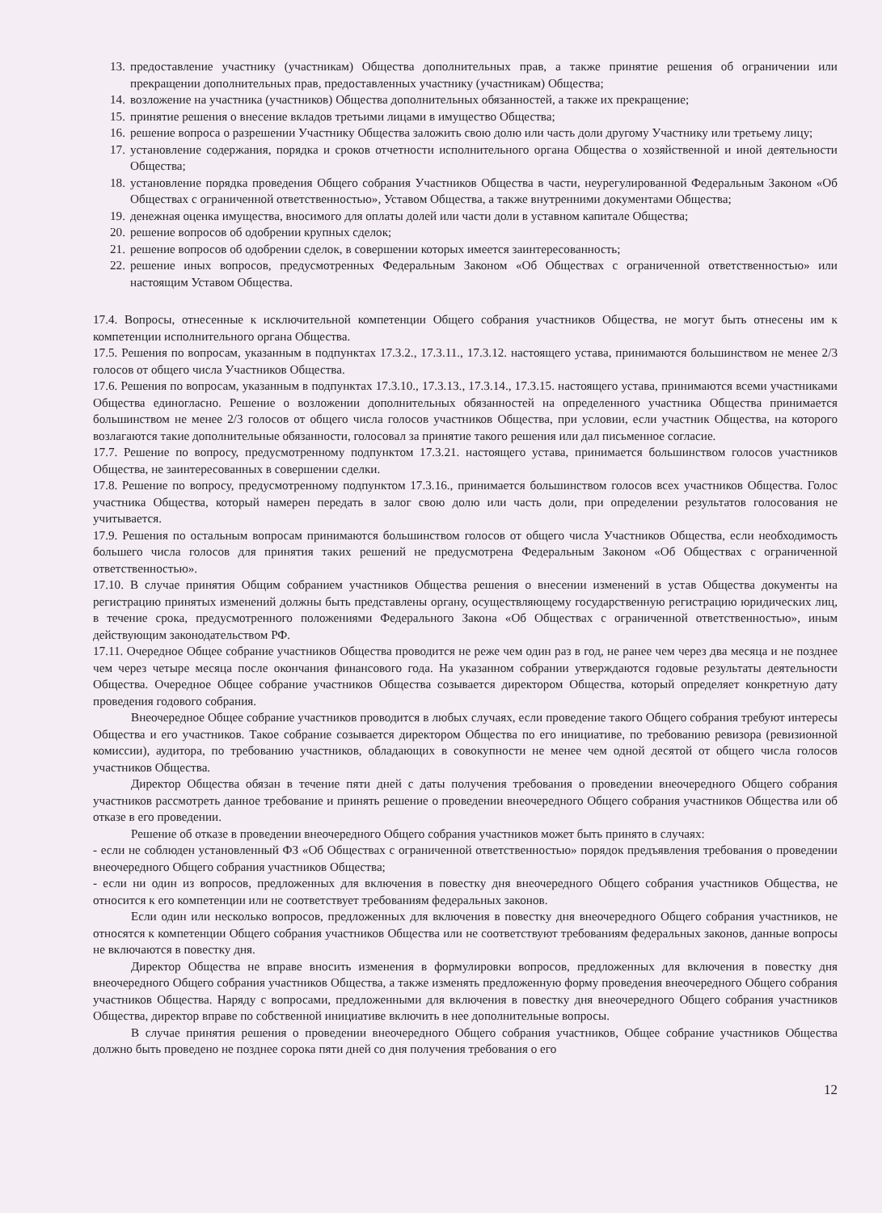13. предоставление участнику (участникам) Общества дополнительных прав, а также принятие решения об ограничении или прекращении дополнительных прав, предоставленных участнику (участникам) Общества;
14. возложение на участника (участников) Общества дополнительных обязанностей, а также их прекращение;
15. принятие решения о внесение вкладов третьими лицами в имущество Общества;
16. решение вопроса о разрешении Участнику Общества заложить свою долю или часть доли другому Участнику или третьему лицу;
17. установление содержания, порядка и сроков отчетности исполнительного органа Общества о хозяйственной и иной деятельности Общества;
18. установление порядка проведения Общего собрания Участников Общества в части, неурегулированной Федеральным Законом «Об Обществах с ограниченной ответственностью», Уставом Общества, а также внутренними документами Общества;
19. денежная оценка имущества, вносимого для оплаты долей или части доли в уставном капитале Общества;
20. решение вопросов об одобрении крупных сделок;
21. решение вопросов об одобрении сделок, в совершении которых имеется заинтересованность;
22. решение иных вопросов, предусмотренных Федеральным Законом «Об Обществах с ограниченной ответственностью» или настоящим Уставом Общества.
17.4. Вопросы, отнесенные к исключительной компетенции Общего собрания участников Общества, не могут быть отнесены им к компетенции исполнительного органа Общества.
17.5. Решения по вопросам, указанным в подпунктах 17.3.2., 17.3.11., 17.3.12. настоящего устава, принимаются большинством не менее 2/3 голосов от общего числа Участников Общества.
17.6. Решения по вопросам, указанным в подпунктах 17.3.10., 17.3.13., 17.3.14., 17.3.15. настоящего устава, принимаются всеми участниками Общества единогласно. Решение о возложении дополнительных обязанностей на определенного участника Общества принимается большинством не менее 2/3 голосов от общего числа голосов участников Общества, при условии, если участник Общества, на которого возлагаются такие дополнительные обязанности, голосовал за принятие такого решения или дал письменное согласие.
17.7. Решение по вопросу, предусмотренному подпунктом 17.3.21. настоящего устава, принимается большинством голосов участников Общества, не заинтересованных в совершении сделки.
17.8. Решение по вопросу, предусмотренному подпунктом 17.3.16., принимается большинством голосов всех участников Общества. Голос участника Общества, который намерен передать в залог свою долю или часть доли, при определении результатов голосования не учитывается.
17.9. Решения по остальным вопросам принимаются большинством голосов от общего числа Участников Общества, если необходимость большего числа голосов для принятия таких решений не предусмотрена Федеральным Законом «Об Обществах с ограниченной ответственностью».
17.10. В случае принятия Общим собранием участников Общества решения о внесении изменений в устав Общества документы на регистрацию принятых изменений должны быть представлены органу, осуществляющему государственную регистрацию юридических лиц, в течение срока, предусмотренного положениями Федерального Закона «Об Обществах с ограниченной ответственностью», иным действующим законодательством РФ.
17.11. Очередное Общее собрание участников Общества проводится не реже чем один раз в год, не ранее чем через два месяца и не позднее чем через четыре месяца после окончания финансового года. На указанном собрании утверждаются годовые результаты деятельности Общества. Очередное Общее собрание участников Общества созывается директором Общества, который определяет конкретную дату проведения годового собрания.
Внеочередное Общее собрание участников проводится в любых случаях, если проведение такого Общего собрания требуют интересы Общества и его участников. Такое собрание созывается директором Общества по его инициативе, по требованию ревизора (ревизионной комиссии), аудитора, по требованию участников, обладающих в совокупности не менее чем одной десятой от общего числа голосов участников Общества.
Директор Общества обязан в течение пяти дней с даты получения требования о проведении внеочередного Общего собрания участников рассмотреть данное требование и принять решение о проведении внеочередного Общего собрания участников Общества или об отказе в его проведении.
Решение об отказе в проведении внеочередного Общего собрания участников может быть принято в случаях:
- если не соблюден установленный ФЗ «Об Обществах с ограниченной ответственностью» порядок предъявления требования о проведении внеочередного Общего собрания участников Общества;
- если ни один из вопросов, предложенных для включения в повестку дня внеочередного Общего собрания участников Общества, не относится к его компетенции или не соответствует требованиям федеральных законов.
Если один или несколько вопросов, предложенных для включения в повестку дня внеочередного Общего собрания участников, не относятся к компетенции Общего собрания участников Общества или не соответствуют требованиям федеральных законов, данные вопросы не включаются в повестку дня.
Директор Общества не вправе вносить изменения в формулировки вопросов, предложенных для включения в повестку дня внеочередного Общего собрания участников Общества, а также изменять предложенную форму проведения внеочередного Общего собрания участников Общества. Наряду с вопросами, предложенными для включения в повестку дня внеочередного Общего собрания участников Общества, директор вправе по собственной инициативе включить в нее дополнительные вопросы.
В случае принятия решения о проведении внеочередного Общего собрания участников, Общее собрание участников Общества должно быть проведено не позднее сорока пяти дней со дня получения требования о его
12